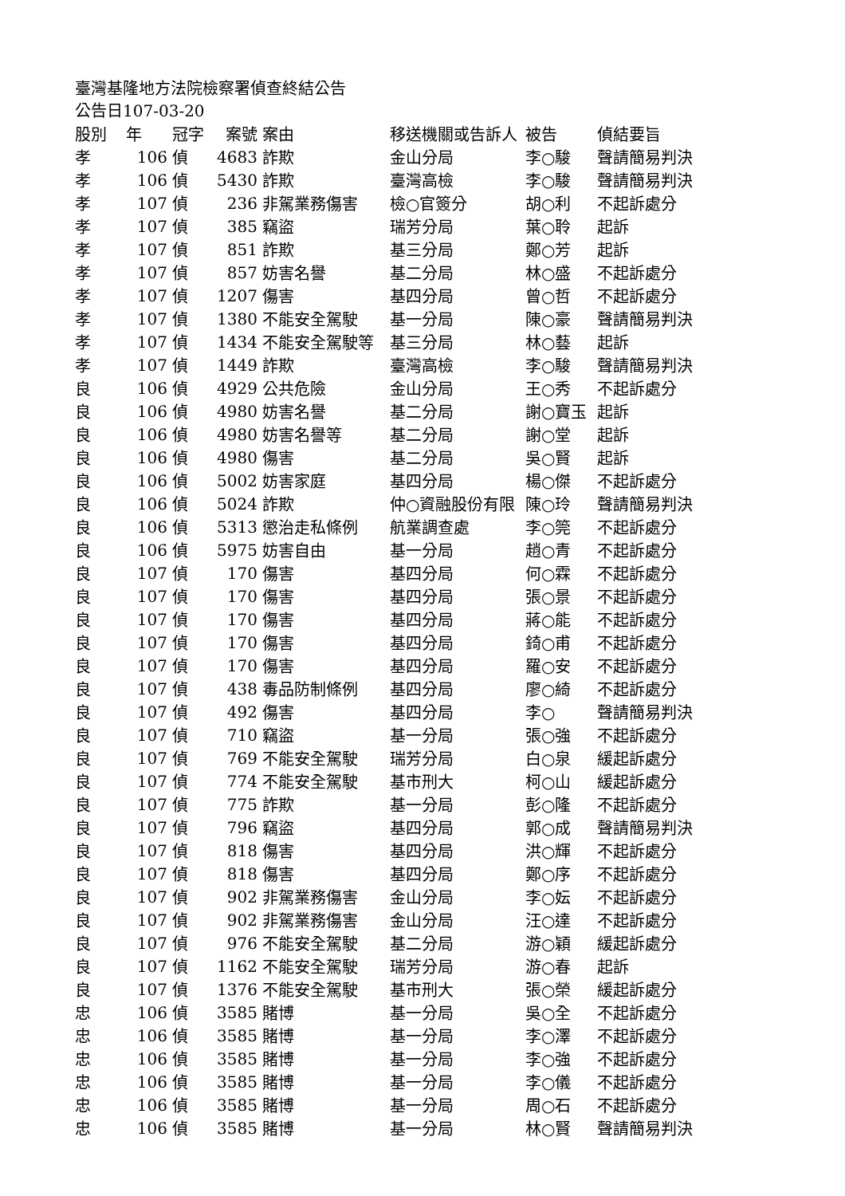臺灣基隆地方法院檢察署偵查終結公告
公告日107-03-20
| 股別 | 年 | 冠字 | 案號 | 案由 | 移送機關或告訴人 | 被告 | 偵結要旨 |
| --- | --- | --- | --- | --- | --- | --- | --- |
| 孝 | 106 | 偵 | 4683 | 詐欺 | 金山分局 | 李○駿 | 聲請簡易判決 |
| 孝 | 106 | 偵 | 5430 | 詐欺 | 臺灣高檢 | 李○駿 | 聲請簡易判決 |
| 孝 | 107 | 偵 | 236 | 非駕業務傷害 | 檢○官簽分 | 胡○利 | 不起訴處分 |
| 孝 | 107 | 偵 | 385 | 竊盜 | 瑞芳分局 | 葉○聆 | 起訴 |
| 孝 | 107 | 偵 | 851 | 詐欺 | 基三分局 | 鄭○芳 | 起訴 |
| 孝 | 107 | 偵 | 857 | 妨害名譽 | 基二分局 | 林○盛 | 不起訴處分 |
| 孝 | 107 | 偵 | 1207 | 傷害 | 基四分局 | 曾○哲 | 不起訴處分 |
| 孝 | 107 | 偵 | 1380 | 不能安全駕駛 | 基一分局 | 陳○豪 | 聲請簡易判決 |
| 孝 | 107 | 偵 | 1434 | 不能安全駕駛等 | 基三分局 | 林○藝 | 起訴 |
| 孝 | 107 | 偵 | 1449 | 詐欺 | 臺灣高檢 | 李○駿 | 聲請簡易判決 |
| 良 | 106 | 偵 | 4929 | 公共危險 | 金山分局 | 王○秀 | 不起訴處分 |
| 良 | 106 | 偵 | 4980 | 妨害名譽 | 基二分局 | 謝○寶玉 | 起訴 |
| 良 | 106 | 偵 | 4980 | 妨害名譽等 | 基二分局 | 謝○堂 | 起訴 |
| 良 | 106 | 偵 | 4980 | 傷害 | 基二分局 | 吳○賢 | 起訴 |
| 良 | 106 | 偵 | 5002 | 妨害家庭 | 基四分局 | 楊○傑 | 不起訴處分 |
| 良 | 106 | 偵 | 5024 | 詐欺 | 仲○資融股份有限 | 陳○玲 | 聲請簡易判決 |
| 良 | 106 | 偵 | 5313 | 懲治走私條例 | 航業調查處 | 李○筦 | 不起訴處分 |
| 良 | 106 | 偵 | 5975 | 妨害自由 | 基一分局 | 趙○青 | 不起訴處分 |
| 良 | 107 | 偵 | 170 | 傷害 | 基四分局 | 何○霖 | 不起訴處分 |
| 良 | 107 | 偵 | 170 | 傷害 | 基四分局 | 張○景 | 不起訴處分 |
| 良 | 107 | 偵 | 170 | 傷害 | 基四分局 | 蔣○能 | 不起訴處分 |
| 良 | 107 | 偵 | 170 | 傷害 | 基四分局 | 錡○甫 | 不起訴處分 |
| 良 | 107 | 偵 | 170 | 傷害 | 基四分局 | 羅○安 | 不起訴處分 |
| 良 | 107 | 偵 | 438 | 毒品防制條例 | 基四分局 | 廖○綺 | 不起訴處分 |
| 良 | 107 | 偵 | 492 | 傷害 | 基四分局 | 李○ | 聲請簡易判決 |
| 良 | 107 | 偵 | 710 | 竊盜 | 基一分局 | 張○強 | 不起訴處分 |
| 良 | 107 | 偵 | 769 | 不能安全駕駛 | 瑞芳分局 | 白○泉 | 緩起訴處分 |
| 良 | 107 | 偵 | 774 | 不能安全駕駛 | 基市刑大 | 柯○山 | 緩起訴處分 |
| 良 | 107 | 偵 | 775 | 詐欺 | 基一分局 | 彭○隆 | 不起訴處分 |
| 良 | 107 | 偵 | 796 | 竊盜 | 基四分局 | 郭○成 | 聲請簡易判決 |
| 良 | 107 | 偵 | 818 | 傷害 | 基四分局 | 洪○輝 | 不起訴處分 |
| 良 | 107 | 偵 | 818 | 傷害 | 基四分局 | 鄭○序 | 不起訴處分 |
| 良 | 107 | 偵 | 902 | 非駕業務傷害 | 金山分局 | 李○妘 | 不起訴處分 |
| 良 | 107 | 偵 | 902 | 非駕業務傷害 | 金山分局 | 汪○達 | 不起訴處分 |
| 良 | 107 | 偵 | 976 | 不能安全駕駛 | 基二分局 | 游○穎 | 緩起訴處分 |
| 良 | 107 | 偵 | 1162 | 不能安全駕駛 | 瑞芳分局 | 游○春 | 起訴 |
| 良 | 107 | 偵 | 1376 | 不能安全駕駛 | 基市刑大 | 張○榮 | 緩起訴處分 |
| 忠 | 106 | 偵 | 3585 | 賭博 | 基一分局 | 吳○全 | 不起訴處分 |
| 忠 | 106 | 偵 | 3585 | 賭博 | 基一分局 | 李○澤 | 不起訴處分 |
| 忠 | 106 | 偵 | 3585 | 賭博 | 基一分局 | 李○強 | 不起訴處分 |
| 忠 | 106 | 偵 | 3585 | 賭博 | 基一分局 | 李○儀 | 不起訴處分 |
| 忠 | 106 | 偵 | 3585 | 賭博 | 基一分局 | 周○石 | 不起訴處分 |
| 忠 | 106 | 偵 | 3585 | 賭博 | 基一分局 | 林○賢 | 聲請簡易判決 |